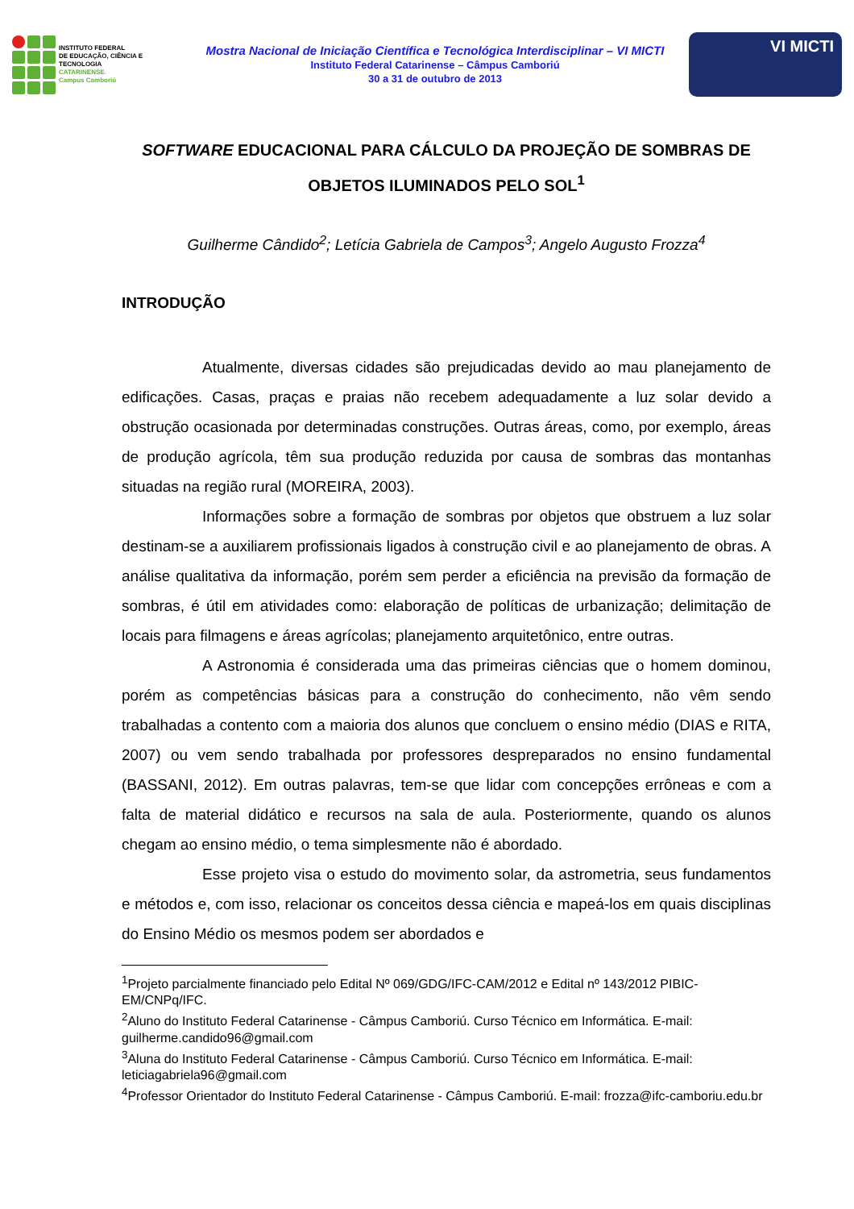INSTITUTO FEDERAL
DE EDUCAÇÃO, CIÊNCIA E TECNOLOGIA
CATARINENSE
Campus Camboriú
Mostra Nacional de Iniciação Científica e Tecnológica Interdisciplinar – VI MICTI
Instituto Federal Catarinense – Câmpus Camboriú
30 a 31 de outubro de 2013
VI MICTI
SOFTWARE EDUCACIONAL PARA CÁLCULO DA PROJEÇÃO DE SOMBRAS DE OBJETOS ILUMINADOS PELO SOL<sup>1</sup>
Guilherme Cândido<sup>2</sup>; Letícia Gabriela de Campos<sup>3</sup>; Angelo Augusto Frozza<sup>4</sup>
INTRODUÇÃO
Atualmente, diversas cidades são prejudicadas devido ao mau planejamento de edificações. Casas, praças e praias não recebem adequadamente a luz solar devido a obstrução ocasionada por determinadas construções. Outras áreas, como, por exemplo, áreas de produção agrícola, têm sua produção reduzida por causa de sombras das montanhas situadas na região rural (MOREIRA, 2003).
Informações sobre a formação de sombras por objetos que obstruem a luz solar destinam-se a auxiliarem profissionais ligados à construção civil e ao planejamento de obras. A análise qualitativa da informação, porém sem perder a eficiência na previsão da formação de sombras, é útil em atividades como: elaboração de políticas de urbanização; delimitação de locais para filmagens e áreas agrícolas; planejamento arquitetônico, entre outras.
A Astronomia é considerada uma das primeiras ciências que o homem dominou, porém as competências básicas para a construção do conhecimento, não vêm sendo trabalhadas a contento com a maioria dos alunos que concluem o ensino médio (DIAS e RITA, 2007) ou vem sendo trabalhada por professores despreparados no ensino fundamental (BASSANI, 2012). Em outras palavras, tem-se que lidar com concepções errôneas e com a falta de material didático e recursos na sala de aula. Posteriormente, quando os alunos chegam ao ensino médio, o tema simplesmente não é abordado.
Esse projeto visa o estudo do movimento solar, da astrometria, seus fundamentos e métodos e, com isso, relacionar os conceitos dessa ciência e mapeá-los em quais disciplinas do Ensino Médio os mesmos podem ser abordados e
<sup>1</sup> Projeto parcialmente financiado pelo Edital Nº 069/GDG/IFC-CAM/2012 e Edital nº 143/2012 PIBIC-EM/CNPq/IFC.
<sup>2</sup> Aluno do Instituto Federal Catarinense - Câmpus Camboriú. Curso Técnico em Informática. E-mail: guilherme.candido96@gmail.com
<sup>3</sup> Aluna do Instituto Federal Catarinense - Câmpus Camboriú. Curso Técnico em Informática. E-mail: leticiagabriela96@gmail.com
<sup>4</sup> Professor Orientador do Instituto Federal Catarinense - Câmpus Camboriú. E-mail: frozza@ifc-camboriu.edu.br